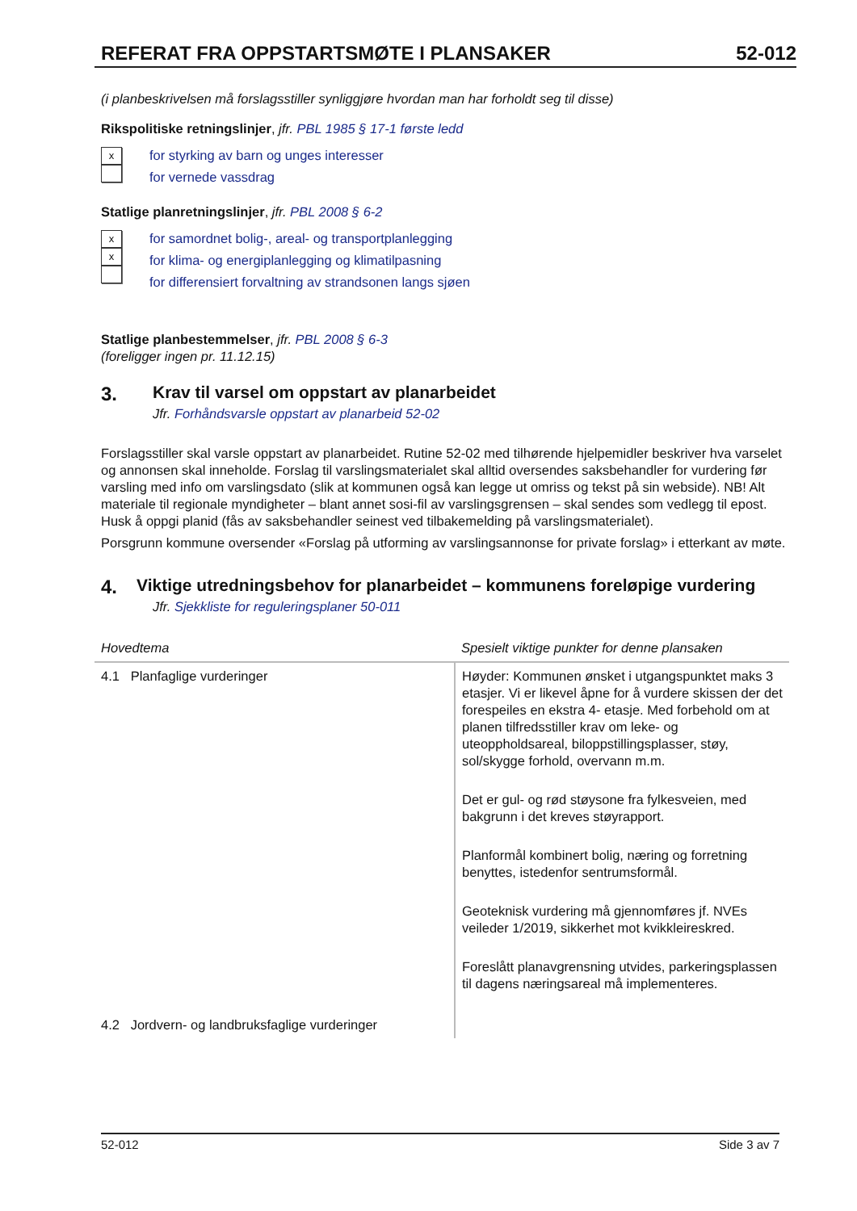REFERAT FRA OPPSTARTSMØTE I PLANSAKER 52-012
(i planbeskrivelsen må forslagsstiller synliggjøre hvordan man har forholdt seg til disse)
Rikspolitiske retningslinjer, jfr. PBL 1985 § 17-1 første ledd
x
for styrking av barn og unges interesser
for vernede vassdrag
Statlige planretningslinjer, jfr. PBL 2008 § 6-2
x
x
for samordnet bolig-, areal- og transportplanlegging
for klima- og energiplanlegging og klimatilpasning
for differensiert forvaltning av strandsonen langs sjøen
Statlige planbestemmelser, jfr. PBL 2008 § 6-3
(foreligger ingen pr. 11.12.15)
3. Krav til varsel om oppstart av planarbeidet
Jfr. Forhåndsvarsle oppstart av planarbeid 52-02
Forslagsstiller skal varsle oppstart av planarbeidet. Rutine 52-02 med tilhørende hjelpemidler beskriver hva varselet og annonsen skal inneholde. Forslag til varslingsmaterialet skal alltid oversendes saksbehandler for vurdering før varsling med info om varslingsdato (slik at kommunen også kan legge ut omriss og tekst på sin webside). NB! Alt materiale til regionale myndigheter – blant annet sosi-fil av varslingsgrensen – skal sendes som vedlegg til epost. Husk å oppgi planid (fås av saksbehandler seinest ved tilbakemelding på varslingsmaterialet).
Porsgrunn kommune oversender «Forslag på utforming av varslingsannonse for private forslag» i etterkant av møte.
4. Viktige utredningsbehov for planarbeidet – kommunens foreløpige vurdering
Jfr. Sjekkliste for reguleringsplaner 50-011
| Hovedtema | Spesielt viktige punkter for denne plansaken |
| --- | --- |
| 4.1 Planfaglige vurderinger | Høyder: Kommunen ønsket i utgangspunktet maks 3 etasjer. Vi er likevel åpne for å vurdere skissen der det forespeiles en ekstra 4- etasje. Med forbehold om at planen tilfredsstiller krav om leke- og uteoppholdsareal, biloppstillingsplasser, støy, sol/skygge forhold, overvann m.m. Det er gul- og rød støysone fra fylkesveien, med bakgrunn i det kreves støyrapport. Planformål kombinert bolig, næring og forretning benyttes, istedenfor sentrumsformål. Geoteknisk vurdering må gjennomføres jf. NVEs veileder 1/2019, sikkerhet mot kvikkleireskred. Foreslått planavgrensning utvides, parkeringsplassen til dagens næringsareal må implementeres. |
| 4.2 Jordvern- og landbruksfaglige vurderinger | |
52-012 Side 3 av 7